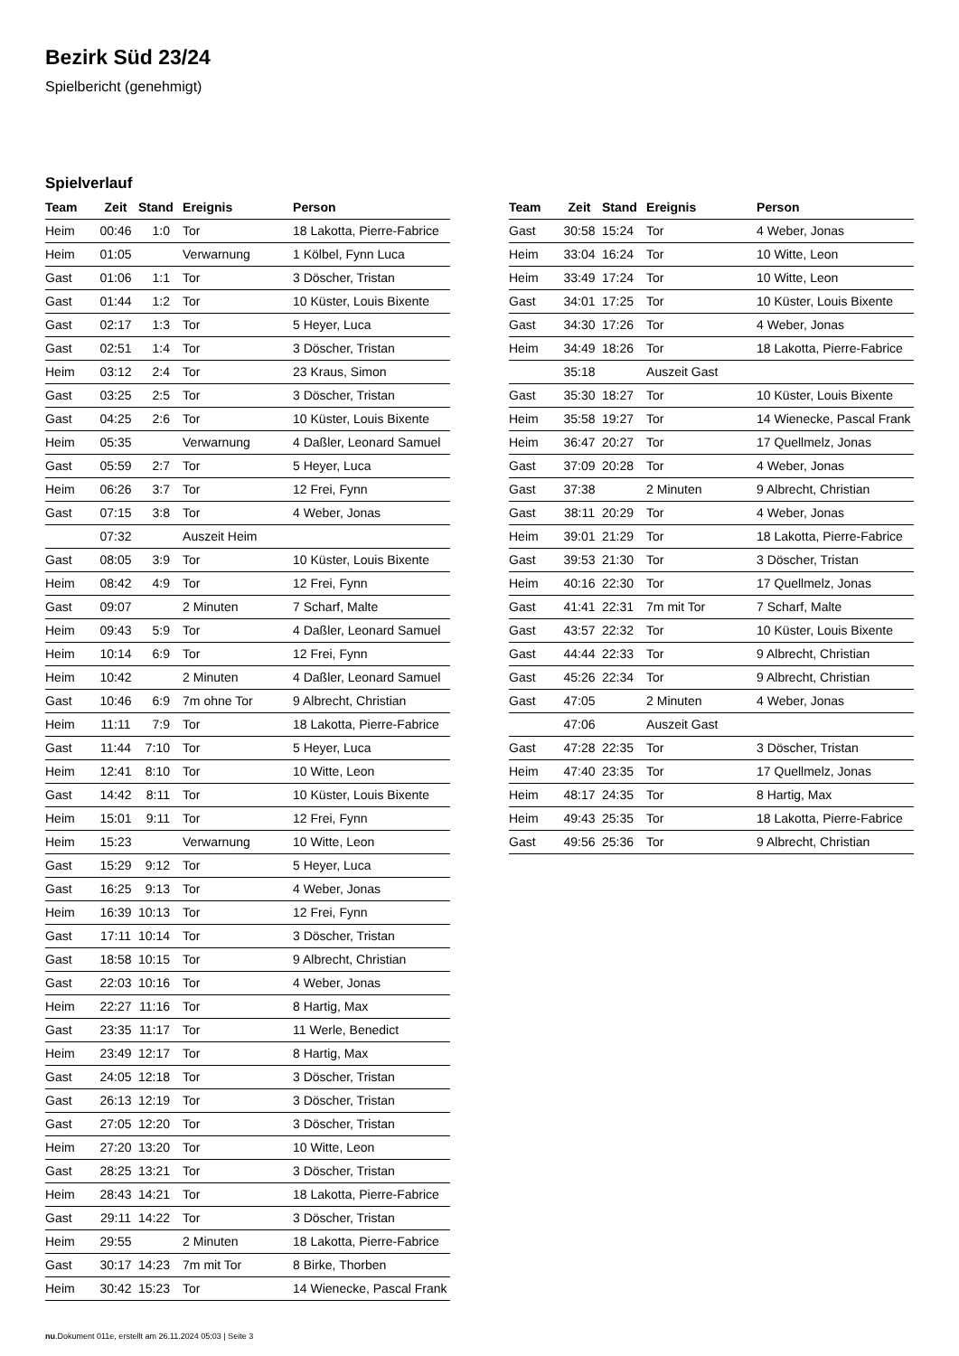Bezirk Süd 23/24
Spielbericht (genehmigt)
Spielverlauf
| Team | Zeit | Stand | Ereignis | Person |
| --- | --- | --- | --- | --- |
| Heim | 00:46 | 1:0 | Tor | 18 Lakotta, Pierre-Fabrice |
| Heim | 01:05 | | Verwarnung | 1 Kölbel, Fynn Luca |
| Gast | 01:06 | 1:1 | Tor | 3 Döscher, Tristan |
| Gast | 01:44 | 1:2 | Tor | 10 Küster, Louis Bixente |
| Gast | 02:17 | 1:3 | Tor | 5 Heyer, Luca |
| Gast | 02:51 | 1:4 | Tor | 3 Döscher, Tristan |
| Heim | 03:12 | 2:4 | Tor | 23 Kraus, Simon |
| Gast | 03:25 | 2:5 | Tor | 3 Döscher, Tristan |
| Gast | 04:25 | 2:6 | Tor | 10 Küster, Louis Bixente |
| Heim | 05:35 | | Verwarnung | 4 Daßler, Leonard Samuel |
| Gast | 05:59 | 2:7 | Tor | 5 Heyer, Luca |
| Heim | 06:26 | 3:7 | Tor | 12 Frei, Fynn |
| Gast | 07:15 | 3:8 | Tor | 4 Weber, Jonas |
| | 07:32 | | Auszeit Heim | |
| Gast | 08:05 | 3:9 | Tor | 10 Küster, Louis Bixente |
| Heim | 08:42 | 4:9 | Tor | 12 Frei, Fynn |
| Gast | 09:07 | | 2 Minuten | 7 Scharf, Malte |
| Heim | 09:43 | 5:9 | Tor | 4 Daßler, Leonard Samuel |
| Heim | 10:14 | 6:9 | Tor | 12 Frei, Fynn |
| Heim | 10:42 | | 2 Minuten | 4 Daßler, Leonard Samuel |
| Gast | 10:46 | 6:9 | 7m ohne Tor | 9 Albrecht, Christian |
| Heim | 11:11 | 7:9 | Tor | 18 Lakotta, Pierre-Fabrice |
| Gast | 11:44 | 7:10 | Tor | 5 Heyer, Luca |
| Heim | 12:41 | 8:10 | Tor | 10 Witte, Leon |
| Gast | 14:42 | 8:11 | Tor | 10 Küster, Louis Bixente |
| Heim | 15:01 | 9:11 | Tor | 12 Frei, Fynn |
| Heim | 15:23 | | Verwarnung | 10 Witte, Leon |
| Gast | 15:29 | 9:12 | Tor | 5 Heyer, Luca |
| Gast | 16:25 | 9:13 | Tor | 4 Weber, Jonas |
| Heim | 16:39 | 10:13 | Tor | 12 Frei, Fynn |
| Gast | 17:11 | 10:14 | Tor | 3 Döscher, Tristan |
| Gast | 18:58 | 10:15 | Tor | 9 Albrecht, Christian |
| Gast | 22:03 | 10:16 | Tor | 4 Weber, Jonas |
| Heim | 22:27 | 11:16 | Tor | 8 Hartig, Max |
| Gast | 23:35 | 11:17 | Tor | 11 Werle, Benedict |
| Heim | 23:49 | 12:17 | Tor | 8 Hartig, Max |
| Gast | 24:05 | 12:18 | Tor | 3 Döscher, Tristan |
| Gast | 26:13 | 12:19 | Tor | 3 Döscher, Tristan |
| Gast | 27:05 | 12:20 | Tor | 3 Döscher, Tristan |
| Heim | 27:20 | 13:20 | Tor | 10 Witte, Leon |
| Gast | 28:25 | 13:21 | Tor | 3 Döscher, Tristan |
| Heim | 28:43 | 14:21 | Tor | 18 Lakotta, Pierre-Fabrice |
| Gast | 29:11 | 14:22 | Tor | 3 Döscher, Tristan |
| Heim | 29:55 | | 2 Minuten | 18 Lakotta, Pierre-Fabrice |
| Gast | 30:17 | 14:23 | 7m mit Tor | 8 Birke, Thorben |
| Heim | 30:42 | 15:23 | Tor | 14 Wienecke, Pascal Frank |
| Team | Zeit | Stand | Ereignis | Person |
| --- | --- | --- | --- | --- |
| Gast | 30:58 | 15:24 | Tor | 4 Weber, Jonas |
| Heim | 33:04 | 16:24 | Tor | 10 Witte, Leon |
| Heim | 33:49 | 17:24 | Tor | 10 Witte, Leon |
| Gast | 34:01 | 17:25 | Tor | 10 Küster, Louis Bixente |
| Gast | 34:30 | 17:26 | Tor | 4 Weber, Jonas |
| Heim | 34:49 | 18:26 | Tor | 18 Lakotta, Pierre-Fabrice |
| | 35:18 | | Auszeit Gast | |
| Gast | 35:30 | 18:27 | Tor | 10 Küster, Louis Bixente |
| Heim | 35:58 | 19:27 | Tor | 14 Wienecke, Pascal Frank |
| Heim | 36:47 | 20:27 | Tor | 17 Quellmelz, Jonas |
| Gast | 37:09 | 20:28 | Tor | 4 Weber, Jonas |
| Gast | 37:38 | | 2 Minuten | 9 Albrecht, Christian |
| Gast | 38:11 | 20:29 | Tor | 4 Weber, Jonas |
| Heim | 39:01 | 21:29 | Tor | 18 Lakotta, Pierre-Fabrice |
| Gast | 39:53 | 21:30 | Tor | 3 Döscher, Tristan |
| Heim | 40:16 | 22:30 | Tor | 17 Quellmelz, Jonas |
| Gast | 41:41 | 22:31 | 7m mit Tor | 7 Scharf, Malte |
| Gast | 43:57 | 22:32 | Tor | 10 Küster, Louis Bixente |
| Gast | 44:44 | 22:33 | Tor | 9 Albrecht, Christian |
| Gast | 45:26 | 22:34 | Tor | 9 Albrecht, Christian |
| Gast | 47:05 | | 2 Minuten | 4 Weber, Jonas |
| | 47:06 | | Auszeit Gast | |
| Gast | 47:28 | 22:35 | Tor | 3 Döscher, Tristan |
| Heim | 47:40 | 23:35 | Tor | 17 Quellmelz, Jonas |
| Heim | 48:17 | 24:35 | Tor | 8 Hartig, Max |
| Heim | 49:43 | 25:35 | Tor | 18 Lakotta, Pierre-Fabrice |
| Gast | 49:56 | 25:36 | Tor | 9 Albrecht, Christian |
nu.Dokument 011e, erstellt am 26.11.2024 05:03 | Seite 3